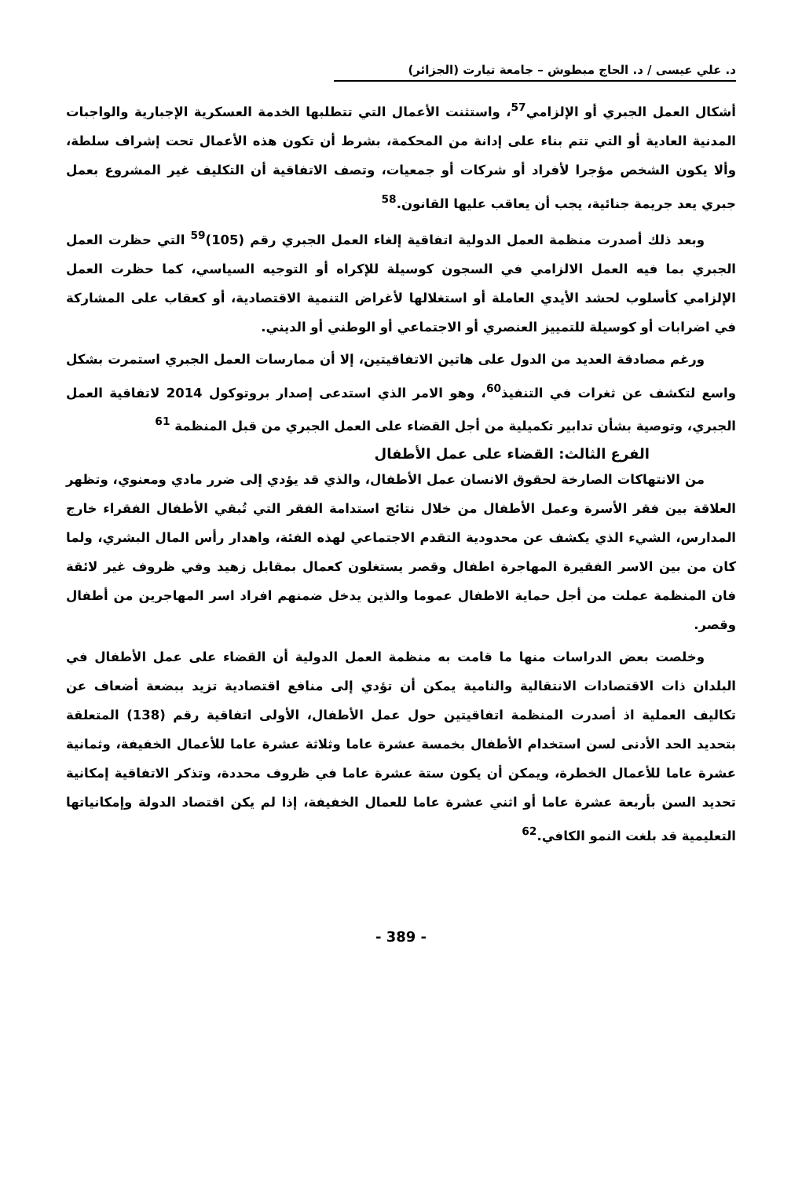د. علي عيسى / د. الحاج مبطوش – جامعة تيارت (الجزائر)
أشكال العمل الجبري أو الإلزامي<sup>57</sup>، واستثنت الأعمال التي تتطلبها الخدمة العسكرية الإجبارية والواجبات المدنية العادية أو التي تتم بناء على إدانة من المحكمة، بشرط أن تكون هذه الأعمال تحت إشراف سلطة، وألا يكون الشخص مؤجرا لأفراد أو شركات أو جمعيات، وتصف الاتفاقية أن التكليف غير المشروع بعمل جبري يعد جريمة جنائية، يجب أن يعاقب عليها القانون.<sup>58</sup>
وبعد ذلك أصدرت منظمة العمل الدولية اتفاقية إلغاء العمل الجبري رقم (105)<sup>59</sup> التي حظرت العمل الجبري بما فيه العمل الالزامي في السجون كوسيلة للإكراه أو التوجيه السياسي، كما حظرت العمل الإلزامي كأسلوب لحشد الأيدي العاملة أو استغلالها لأغراض التنمية الاقتصادية، أو كعقاب على المشاركة في اضرابات أو كوسيلة للتمييز العنصري أو الاجتماعي أو الوطني أو الديني.
ورغم مصادقة العديد من الدول على هاتين الاتفاقيتين، إلا أن ممارسات العمل الجبري استمرت بشكل واسع لتكشف عن ثغرات في التنفيذ<sup>60</sup>، وهو الامر الذي استدعى إصدار بروتوكول 2014 لاتفاقية العمل الجبري، وتوصية بشأن تدابير تكميلية من أجل القضاء على العمل الجبري من قبل المنظمة <sup>61</sup>
الفرع الثالث: القضاء على عمل الأطفال
من الانتهاكات الصارخة لحقوق الانسان عمل الأطفال، والذي قد يؤدي إلى ضرر مادي ومعنوي، وتظهر العلاقة بين فقر الأسرة وعمل الأطفال من خلال نتائج استدامة الفقر التي تُبقي الأطفال الفقراء خارج المدارس، الشيء الذي يكشف عن محدودية التقدم الاجتماعي لهذه الفئة، واهدار رأس المال البشري، ولما كان من بين الاسر الفقيرة المهاجرة اطفال وقصر يستغلون كعمال بمقابل زهيد وفي ظروف غير لائقة فان المنظمة عملت من أجل حماية الاطفال عموما والذين يدخل ضمنهم افراد اسر المهاجرين من أطفال وقصر.
وخلصت بعض الدراسات منها ما قامت به منظمة العمل الدولية أن القضاء على عمل الأطفال في البلدان ذات الاقتصادات الانتقالية والنامية يمكن أن تؤدي إلى منافع اقتصادية تزيد ببضعة أضعاف عن تكاليف العملية اذ أصدرت المنظمة اتفاقيتين حول عمل الأطفال، الأولى اتفاقية رقم (138) المتعلقة بتحديد الحد الأدنى لسن استخدام الأطفال بخمسة عشرة عاما وثلاثة عشرة عاما للأعمال الخفيفة، وثمانية عشرة عاما للأعمال الخطرة، ويمكن أن يكون ستة عشرة عاما في ظروف محددة، وتذكر الاتفاقية إمكانية تحديد السن بأربعة عشرة عاما أو اثني عشرة عاما للعمال الخفيفة، إذا لم يكن اقتصاد الدولة وإمكانياتها التعليمية قد بلغت النمو الكافي.<sup>62</sup>
- 389 -